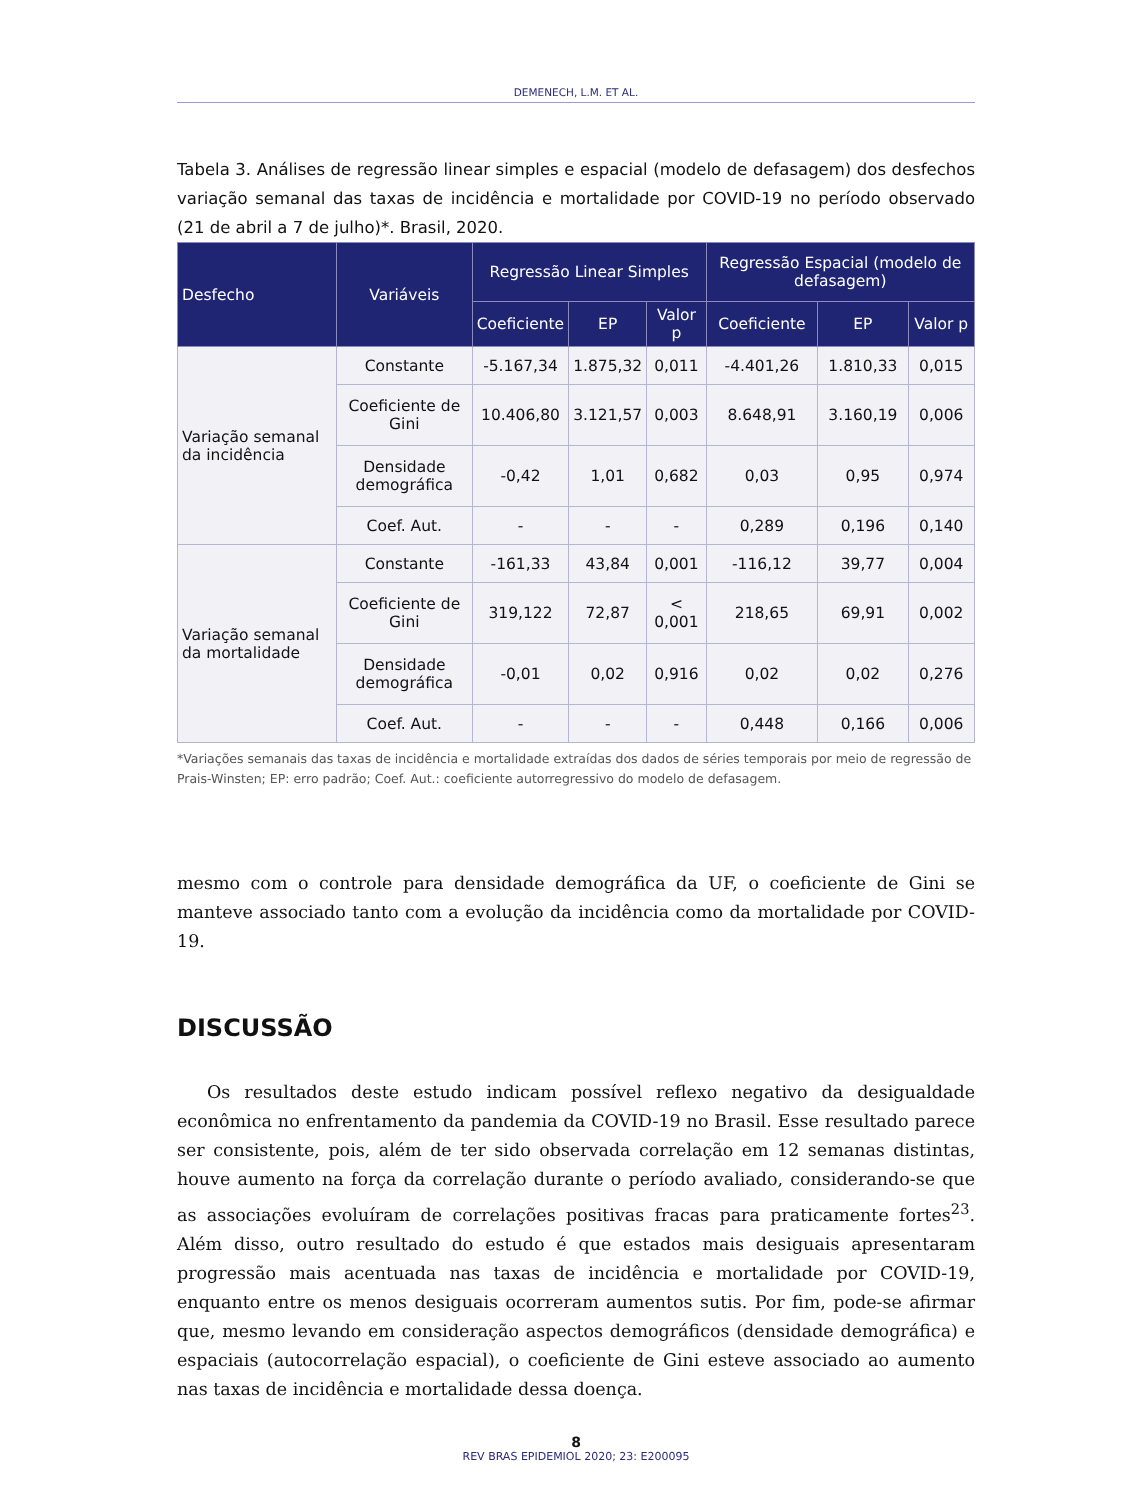DEMENECH, L.M. ET AL.
Tabela 3. Análises de regressão linear simples e espacial (modelo de defasagem) dos desfechos variação semanal das taxas de incidência e mortalidade por COVID-19 no período observado (21 de abril a 7 de julho)*. Brasil, 2020.
| Desfecho | Variáveis | Regressão Linear Simples | | | Regressão Espacial (modelo de defasagem) | | |
| --- | --- | --- | --- | --- | --- | --- | --- |
| | | Coeficiente | EP | Valor p | Coeficiente | EP | Valor p |
| Variação semanal da incidência | Constante | -5.167,34 | 1.875,32 | 0,011 | -4.401,26 | 1.810,33 | 0,015 |
| | Coeficiente de Gini | 10.406,80 | 3.121,57 | 0,003 | 8.648,91 | 3.160,19 | 0,006 |
| | Densidade demográfica | -0,42 | 1,01 | 0,682 | 0,03 | 0,95 | 0,974 |
| | Coef. Aut. | - | - | - | 0,289 | 0,196 | 0,140 |
| Variação semanal da mortalidade | Constante | -161,33 | 43,84 | 0,001 | -116,12 | 39,77 | 0,004 |
| | Coeficiente de Gini | 319,122 | 72,87 | < 0,001 | 218,65 | 69,91 | 0,002 |
| | Densidade demográfica | -0,01 | 0,02 | 0,916 | 0,02 | 0,02 | 0,276 |
| | Coef. Aut. | - | - | - | 0,448 | 0,166 | 0,006 |
*Variações semanais das taxas de incidência e mortalidade extraídas dos dados de séries temporais por meio de regressão de Prais-Winsten; EP: erro padrão; Coef. Aut.: coeficiente autorregressivo do modelo de defasagem.
mesmo com o controle para densidade demográfica da UF, o coeficiente de Gini se manteve associado tanto com a evolução da incidência como da mortalidade por COVID-19.
DISCUSSÃO
Os resultados deste estudo indicam possível reflexo negativo da desigualdade econômica no enfrentamento da pandemia da COVID-19 no Brasil. Esse resultado parece ser consistente, pois, além de ter sido observada correlação em 12 semanas distintas, houve aumento na força da correlação durante o período avaliado, considerando-se que as associações evoluíram de correlações positivas fracas para praticamente fortes<sup>23</sup>. Além disso, outro resultado do estudo é que estados mais desiguais apresentaram progressão mais acentuada nas taxas de incidência e mortalidade por COVID-19, enquanto entre os menos desiguais ocorreram aumentos sutis. Por fim, pode-se afirmar que, mesmo levando em consideração aspectos demográficos (densidade demográfica) e espaciais (autocorrelação espacial), o coeficiente de Gini esteve associado ao aumento nas taxas de incidência e mortalidade dessa doença.
8
REV BRAS EPIDEMIOL 2020; 23: E200095